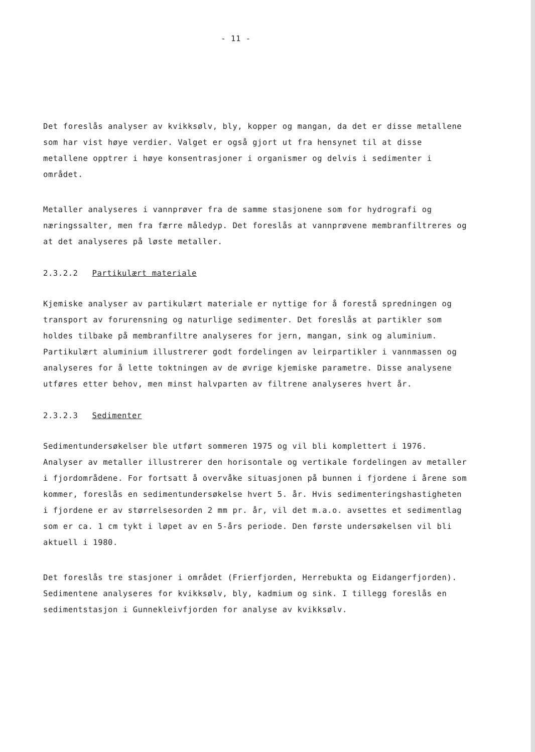- 11 -
Det foreslås analyser av kvikksølv, bly, kopper og mangan, da det er disse metallene som har vist høye verdier. Valget er også gjort ut fra hensynet til at disse metallene opptrer i høye konsentrasjoner i organismer og delvis i sedimenter i området.
Metaller analyseres i vannprøver fra de samme stasjonene som for hydrografi og næringssalter, men fra færre måledyp. Det foreslås at vannprøvene membranfiltreres og at det analyseres på løste metaller.
2.3.2.2 Partikulært materiale
Kjemiske analyser av partikulært materiale er nyttige for å forestå spredningen og transport av forurensning og naturlige sedimenter. Det foreslås at partikler som holdes tilbake på membranfiltre analyseres for jern, mangan, sink og aluminium. Partikulært aluminium illustrerer godt fordelingen av leirpartikler i vannmassen og analyseres for å lette toktningen av de øvrige kjemiske parametre. Disse analysene utføres etter behov, men minst halvparten av filtrene analyseres hvert år.
2.3.2.3 Sedimenter
Sedimentundersøkelser ble utført sommeren 1975 og vil bli komplettert i 1976. Analyser av metaller illustrerer den horisontale og vertikale fordelingen av metaller i fjordområdene. For fortsatt å overvåke situasjonen på bunnen i fjordene i årene som kommer, foreslås en sedimentundersøkelse hvert 5. år. Hvis sedimenteringshastigheten i fjordene er av størrelsesorden 2 mm pr. år, vil det m.a.o. avsettes et sedimentlag som er ca. 1 cm tykt i løpet av en 5-års periode. Den første undersøkelsen vil bli aktuell i 1980.
Det foreslås tre stasjoner i området (Frierfjorden, Herrebukta og Eidangerfjorden). Sedimentene analyseres for kvikksølv, bly, kadmium og sink. I tillegg foreslås en sedimentstasjon i Gunnekleivfjorden for analyse av kvikksølv.